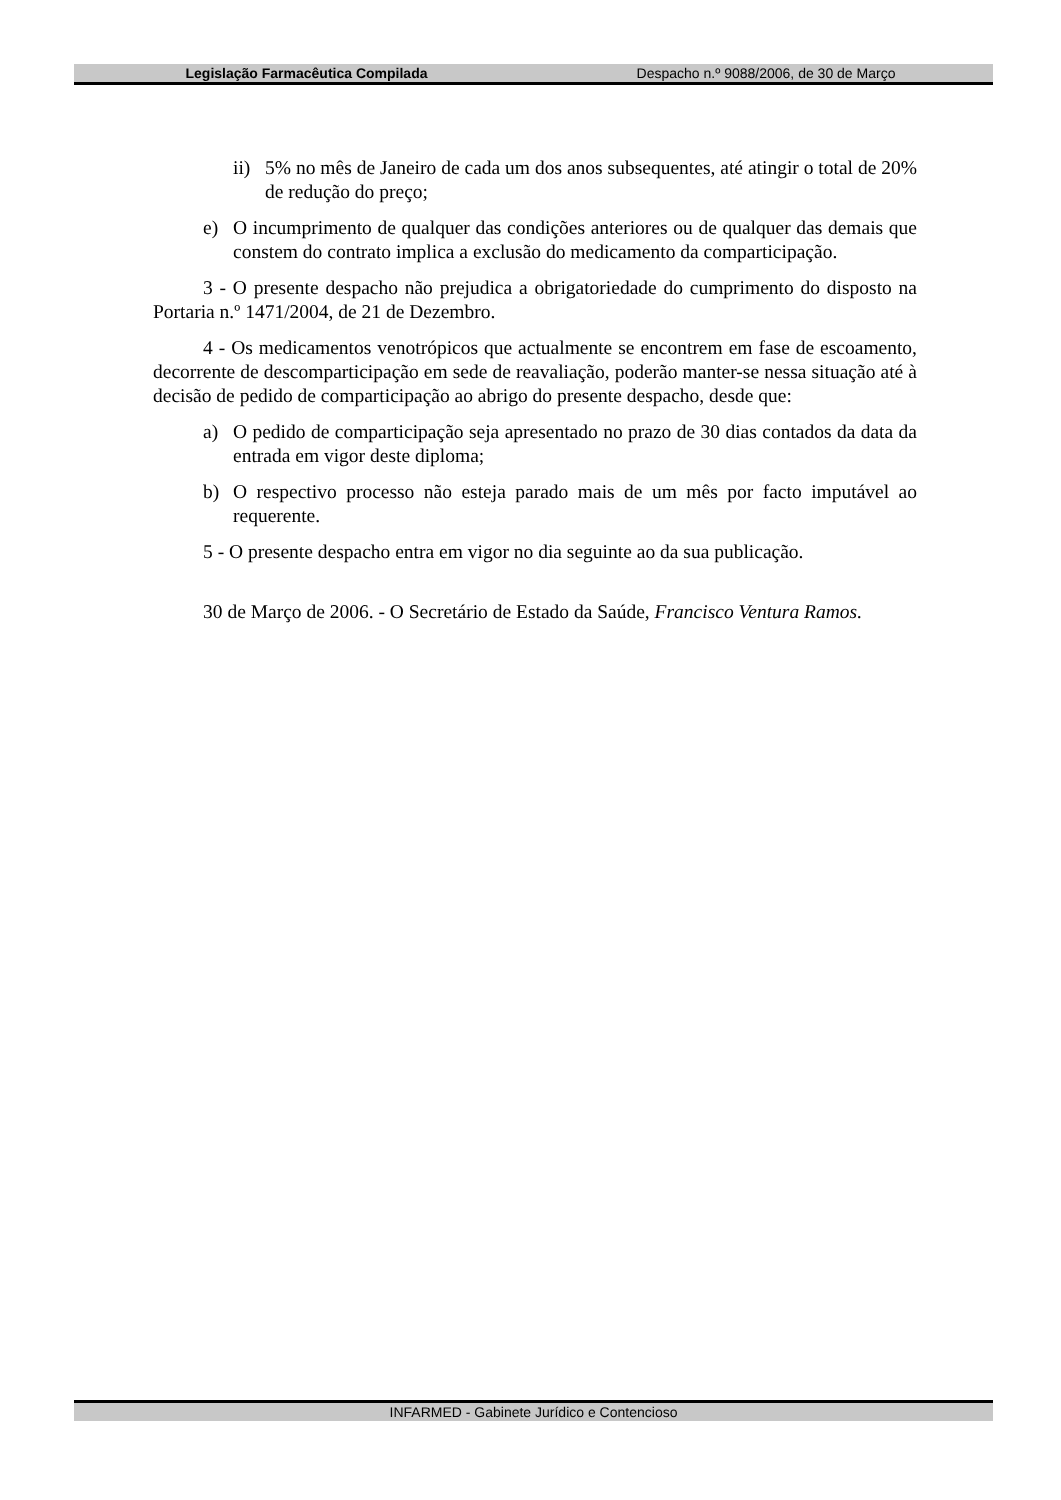Legislação Farmacêutica Compilada Despacho n.º 9088/2006, de 30 de Março
ii) 5% no mês de Janeiro de cada um dos anos subsequentes, até atingir o total de 20% de redução do preço;
e) O incumprimento de qualquer das condições anteriores ou de qualquer das demais que constem do contrato implica a exclusão do medicamento da comparticipação.
3 - O presente despacho não prejudica a obrigatoriedade do cumprimento do disposto na Portaria n.º 1471/2004, de 21 de Dezembro.
4 - Os medicamentos venotrópicos que actualmente se encontrem em fase de escoamento, decorrente de descomparticipação em sede de reavaliação, poderão manter-se nessa situação até à decisão de pedido de comparticipação ao abrigo do presente despacho, desde que:
a) O pedido de comparticipação seja apresentado no prazo de 30 dias contados da data da entrada em vigor deste diploma;
b) O respectivo processo não esteja parado mais de um mês por facto imputável ao requerente.
5 - O presente despacho entra em vigor no dia seguinte ao da sua publicação.
30 de Março de 2006. - O Secretário de Estado da Saúde, Francisco Ventura Ramos.
INFARMED - Gabinete Jurídico e Contencioso